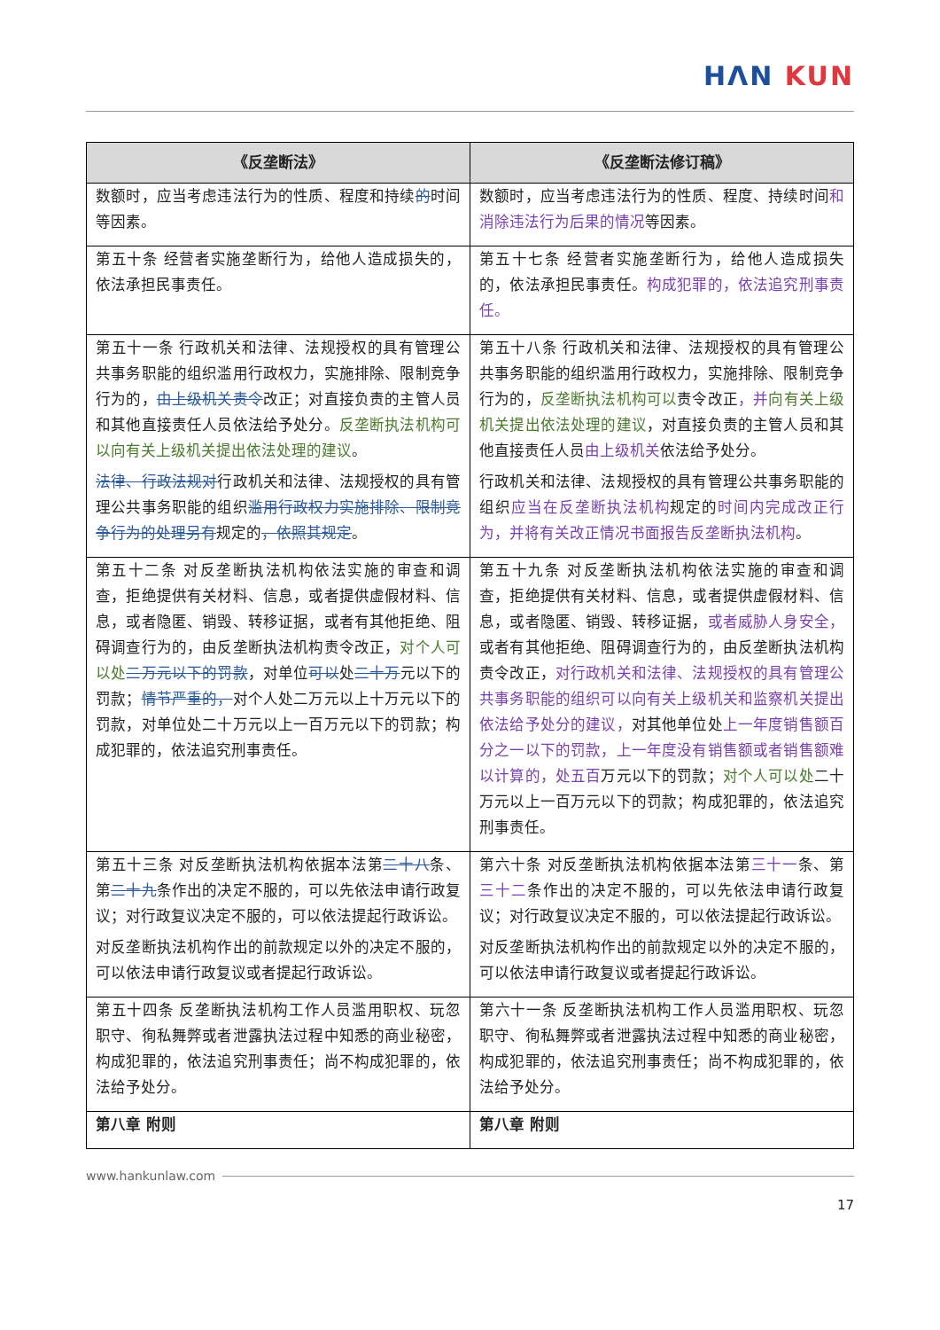HΛN KUN
| 《反垄断法》 | 《反垄断法修订稿》 |
| --- | --- |
| 数额时，应当考虑违法行为的性质、程度和持续 的 时间等因素。 | 数额时，应当考虑违法行为的性质、程度、持续时间 和消除违法行为后果的情况 等因素。 |
| 第五十条 经营者实施垄断行为，给他人造成损失的，依法承担民事责任。 | 第五十七条 经营者实施垄断行为，给他人造成损失的，依法承担民事责任。 构成犯罪的，依法追究刑事责任。 |
| 第五十一条 行政机关和法律、法规授权的具有管理公共事务职能的组织滥用行政权力，实施排除、限制竞争行为的， 由上级机关责令 改正；对直接负责的主管人员和其他直接责任人员依法给予处分。 反垄断执法机构可以向有关上级机关提出依法处理的建议 。 法律、行政法规对 行政机关和法律、法规授权的具有管理公共事务职能的组织 滥用行政权力实施排除、限制竞争行为的处理另有 规定的 ，依照其规定 。 | 第五十八条 行政机关和法律、法规授权的具有管理公共事务职能的组织滥用行政权力，实施排除、限制竞争行为的， 反垄断执法机构可以 责令改正 ，并 向有关上级机关提出依法处理的建议 ，对直接负责的主管人员和其他直接责任人员 由上级机关 依法给予处分。 行政机关和法律、法规授权的具有管理公共事务职能的组织 应当在反垄断执法机构 规定的 时间内完成改正行为，并将有关改正情况书面报告反垄断执法机构 。 |
| 第五十二条 对反垄断执法机构依法实施的审查和调查，拒绝提供有关材料、信息，或者提供虚假材料、信息，或者隐匿、销毁、转移证据，或者有其他拒绝、阻碍调查行为的，由反垄断执法机构责令改正， 对个人可以处 二万元以下的罚款 ，对单位 可以 处 二十万 元以下的罚款； 情节严重的， 对个人处二万元以上十万元以下的罚款，对单位处二十万元以上一百万元以下的罚款；构成犯罪的，依法追究刑事责任。 | 第五十九条 对反垄断执法机构依法实施的审查和调查，拒绝提供有关材料、信息，或者提供虚假材料、信息，或者隐匿、销毁、转移证据， 或者威胁人身安全， 或者有其他拒绝、阻碍调查行为的，由反垄断执法机构责令改正， 对行政机关和法律、法规授权的具有管理公共事务职能的组织可以向有关上级机关和监察机关提出依法给予处分的建议， 对其他单位处 上一年度销售额百分之一以下的罚款，上一年度没有销售额或者销售额难以计算的，处五百 万元以下的罚款； 对个人可以处 二十万元以上一百万元以下的罚款；构成犯罪的，依法追究刑事责任。 |
| 第五十三条 对反垄断执法机构依据本法第 二十八 条、第 二十九 条作出的决定不服的，可以先依法申请行政复议；对行政复议决定不服的，可以依法提起行政诉讼。 对反垄断执法机构作出的前款规定以外的决定不服的，可以依法申请行政复议或者提起行政诉讼。 | 第六十条 对反垄断执法机构依据本法第 三十一 条、第 三十二 条作出的决定不服的，可以先依法申请行政复议；对行政复议决定不服的，可以依法提起行政诉讼。 对反垄断执法机构作出的前款规定以外的决定不服的，可以依法申请行政复议或者提起行政诉讼。 |
| 第五十四条 反垄断执法机构工作人员滥用职权、玩忽职守、徇私舞弊或者泄露执法过程中知悉的商业秘密，构成犯罪的，依法追究刑事责任；尚不构成犯罪的，依法给予处分。 | 第六十一条 反垄断执法机构工作人员滥用职权、玩忽职守、徇私舞弊或者泄露执法过程中知悉的商业秘密，构成犯罪的，依法追究刑事责任；尚不构成犯罪的，依法给予处分。 |
| 第八章 附则 | 第八章 附则 |
www.hankunlaw.com
17